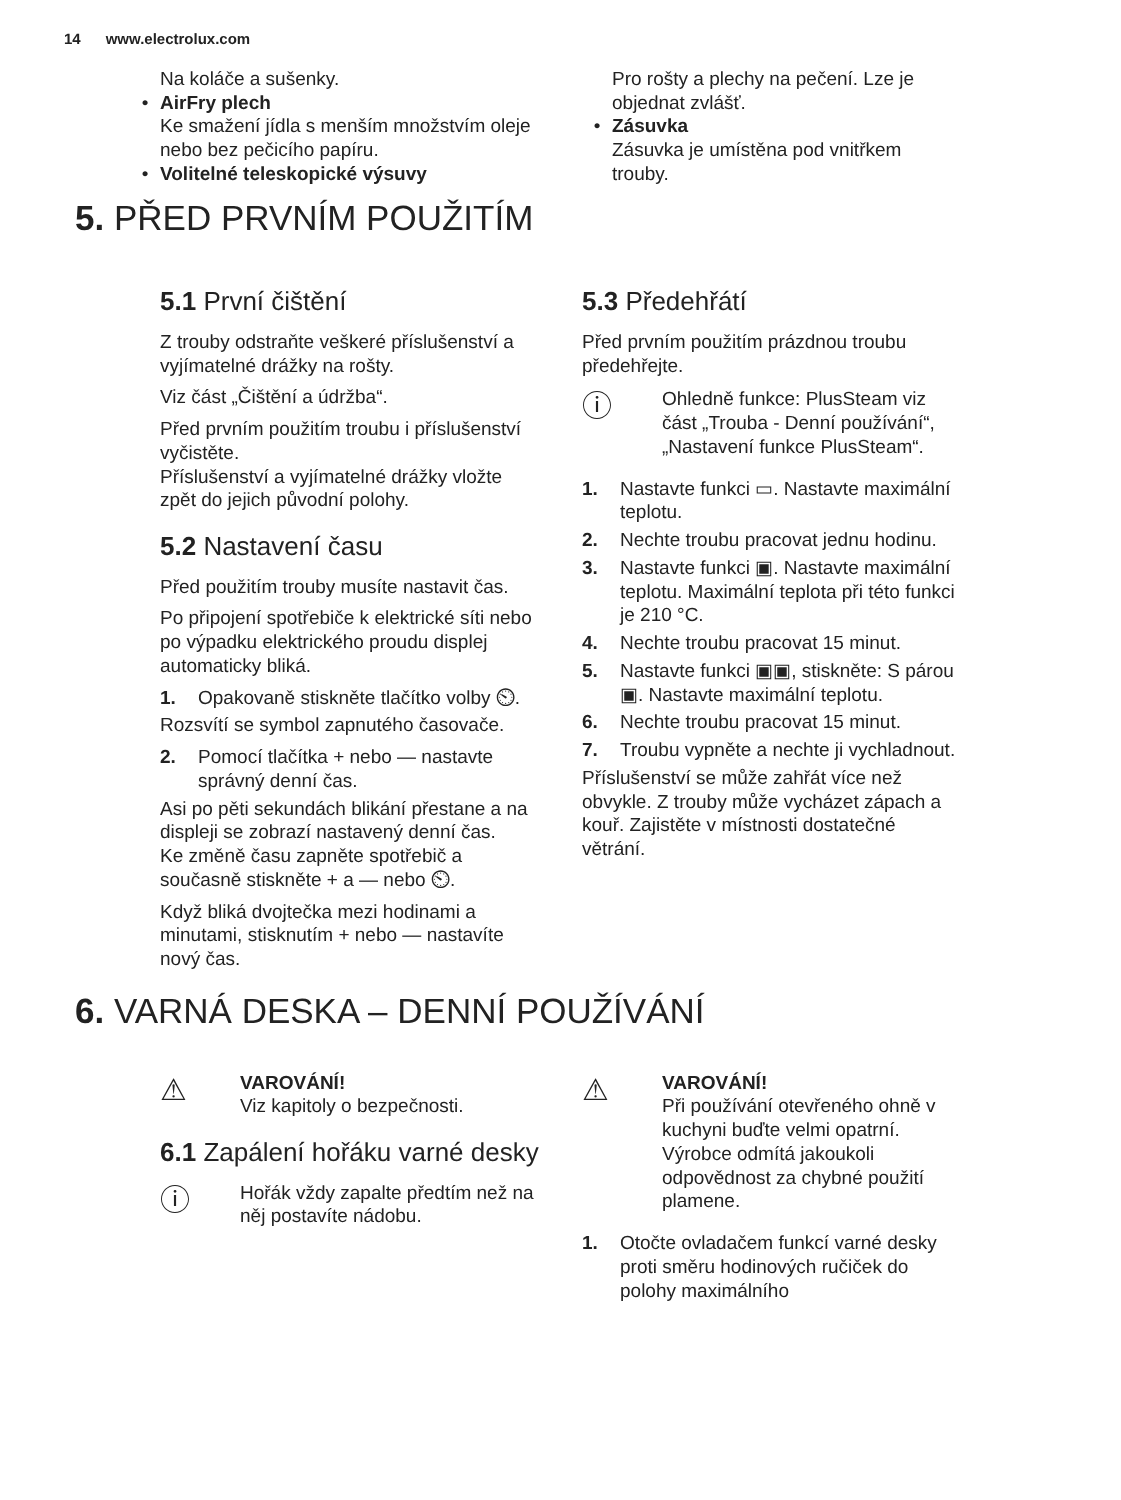14 www.electrolux.com
Na koláče a sušenky.
• AirFry plech
Ke smažení jídla s menším množstvím oleje nebo bez pečicího papíru.
• Volitelné teleskopické výsuvy
Pro rošty a plechy na pečení. Lze je objednat zvlášť.
• Zásuvka
Zásuvka je umístěna pod vnitřkem trouby.
5. PŘED PRVNÍM POUŽITÍM
5.1 První čištění
Z trouby odstraňte veškeré příslušenství a vyjímatelné drážky na rošty.
Viz část „Čištění a údržba“.
Před prvním použitím troubu i příslušenství vyčistěte.
Příslušenství a vyjímatelné drážky vložte zpět do jejich původní polohy.
5.2 Nastavení času
Před použitím trouby musíte nastavit čas.
Po připojení spotřebiče k elektrické síti nebo po výpadku elektrického proudu displej automaticky bliká.
1. Opakovaně stiskněte tlačítko volby ⏲.
Rozsvítí se symbol zapnutého časovače.
2. Pomocí tlačítka + nebo — nastavte správný denní čas.
Asi po pěti sekundách blikání přestane a na displeji se zobrazí nastavený denní čas.
Ke změně času zapněte spotřebič a současně stiskněte + a — nebo ⏲.
Když bliká dvojtečka mezi hodinami a minutami, stisknutím + nebo — nastavíte nový čas.
5.3 Předehřátí
Před prvním použitím prázdnou troubu předehřejte.
ⓘ
Ohledně funkce: PlusSteam viz část „Trouba - Denní používání“, „Nastavení funkce PlusSteam“.
1. Nastavte funkci ▭. Nastavte maximální teplotu.
2. Nechte troubu pracovat jednu hodinu.
3. Nastavte funkci ▣. Nastavte maximální teplotu. Maximální teplota při této funkci je 210 °C.
4. Nechte troubu pracovat 15 minut.
5. Nastavte funkci ▣▣, stiskněte: S párou ▣. Nastavte maximální teplotu.
6. Nechte troubu pracovat 15 minut.
7. Troubu vypněte a nechte ji vychladnout.
Příslušenství se může zahřát více než obvykle. Z trouby může vycházet zápach a kouř. Zajistěte v místnosti dostatečné větrání.
6. VARNÁ DESKA – DENNÍ POUŽÍVÁNÍ
⚠
VAROVÁNÍ!
Viz kapitoly o bezpečnosti.
6.1 Zapálení hořáku varné desky
ⓘ
Hořák vždy zapalte předtím než na něj postavíte nádobu.
⚠
VAROVÁNÍ!
Při používání otevřeného ohně v kuchyni buďte velmi opatrní. Výrobce odmítá jakoukoli odpovědnost za chybné použití plamene.
1. Otočte ovladačem funkcí varné desky proti směru hodinových ručiček do polohy maximálního